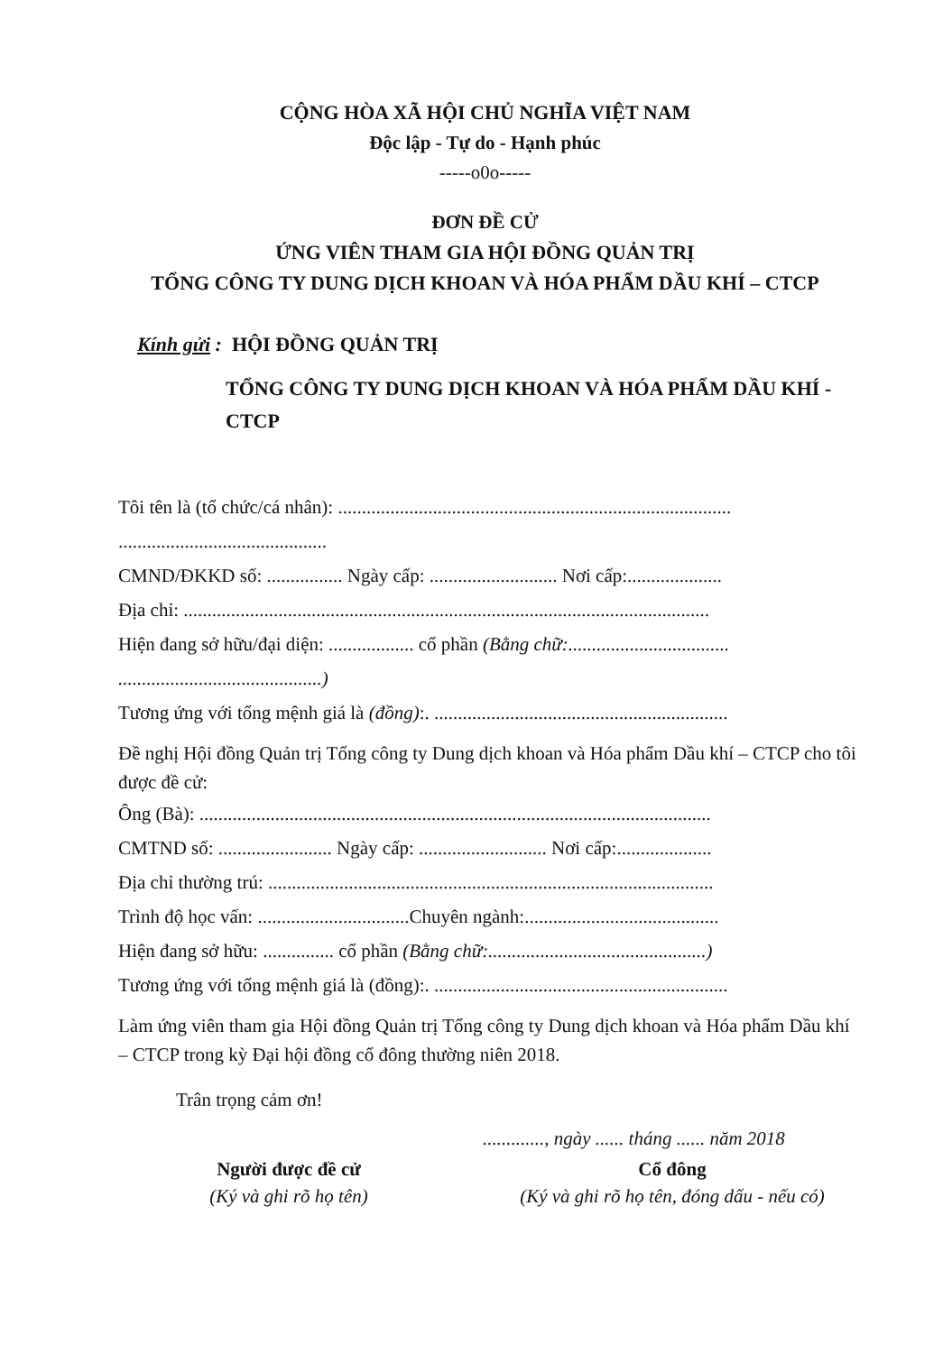CỘNG HÒA XÃ HỘI CHỦ NGHĨA VIỆT NAM
Độc lập - Tự do - Hạnh phúc
-----o0o-----
ĐƠN ĐỀ CỬ
ỨNG VIÊN THAM GIA HỘI ĐỒNG QUẢN TRỊ
TỔNG CÔNG TY DUNG DỊCH KHOAN VÀ HÓA PHẨM DẦU KHÍ – CTCP
Kính gửi : HỘI ĐỒNG QUẢN TRỊ
TỔNG CÔNG TY DUNG DỊCH KHOAN VÀ HÓA PHẨM DẦU KHÍ - CTCP
Tôi tên là (tổ chức/cá nhân): ...................................................................................
............................................
CMND/ĐKKD số: ................ Ngày cấp: ........................... Nơi cấp:....................
Địa chỉ: ...............................................................................................................
Hiện đang sở hữu/đại diện: .................. cổ phần (Bằng chữ:..................................
...........................................)
Tương ứng với tổng mệnh giá là (đồng):. ..............................................................
Đề nghị Hội đồng Quản trị Tổng công ty Dung dịch khoan và Hóa phẩm Dầu khí – CTCP cho tôi được đề cử:
Ông (Bà): ............................................................................................................
CMTND số: ........................ Ngày cấp: ........................... Nơi cấp:....................
Địa chỉ thường trú: ..............................................................................................
Trình độ học vấn: ................................Chuyên ngành:.........................................
Hiện đang sở hữu: ............... cổ phần (Bằng chữ:..............................................)
Tương ứng với tổng mệnh giá là (đồng):. ..............................................................
Làm ứng viên tham gia Hội đồng Quản trị Tổng công ty Dung dịch khoan và Hóa phẩm Dầu khí – CTCP trong kỳ Đại hội đồng cổ đông thường niên 2018.
Trân trọng cảm ơn!
............., ngày ...... tháng ...... năm 2018
Người được đề cử
(Ký và ghi rõ họ tên)
Cổ đông
(Ký và ghi rõ họ tên, đóng dấu - nếu có)